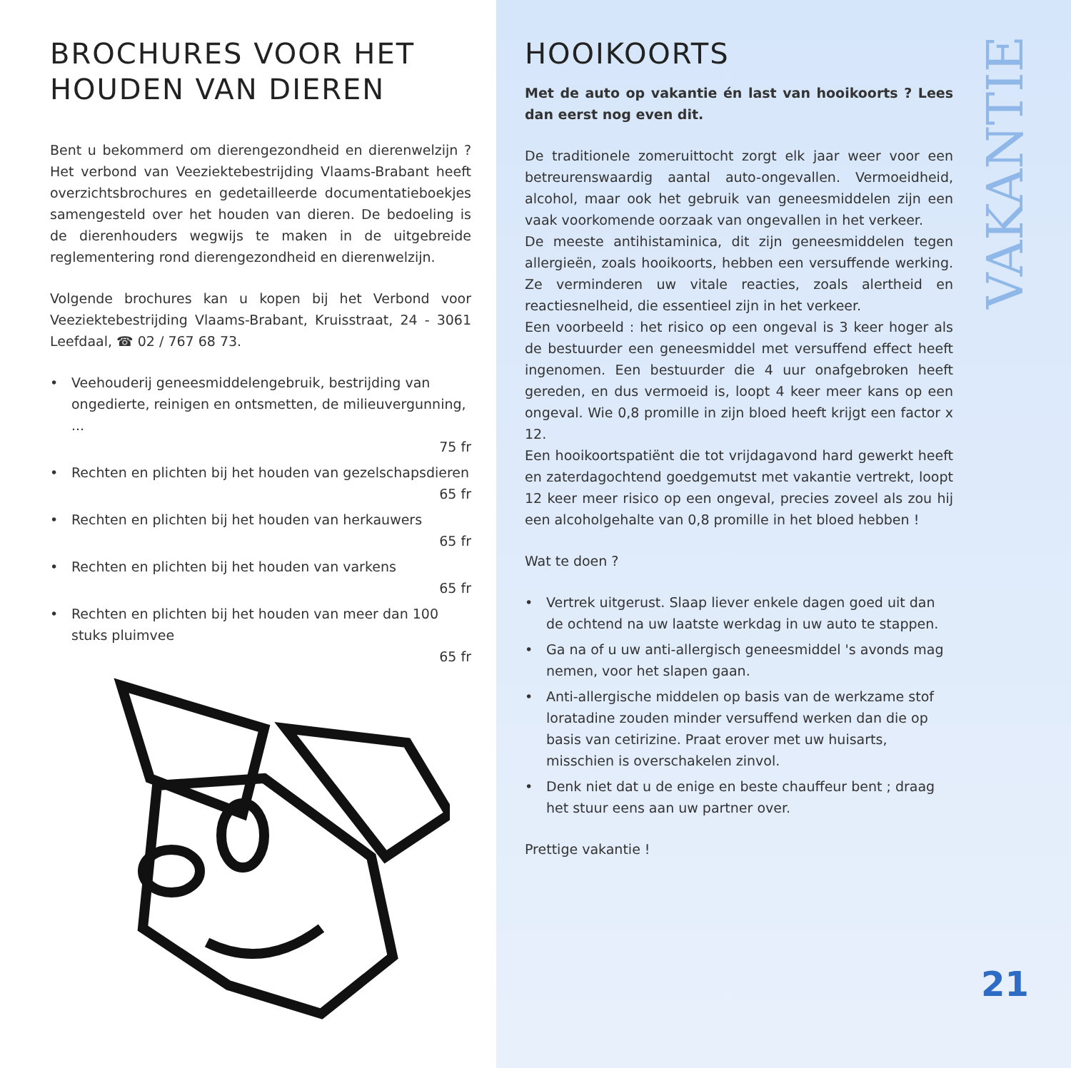BROCHURES VOOR HET HOUDEN VAN DIEREN
Bent u bekommerd om dierengezondheid en dierenwelzijn ? Het verbond van Veeziektebestrijding Vlaams-Brabant heeft overzichtsbrochures en gedetailleerde documentatieboekjes samengesteld over het houden van dieren. De bedoeling is de dierenhouders wegwijs te maken in de uitgebreide reglementering rond dierengezondheid en dierenwelzijn.
Volgende brochures kan u kopen bij het Verbond voor Veeziektebestrijding Vlaams-Brabant, Kruisstraat, 24 - 3061 Leefdaal, ☎ 02 / 767 68 73.
• Veehouderij geneesmiddelengebruik, bestrijding van ongedierte, reinigen en ontsmetten, de milieuvergunning, ...
75 fr
• Rechten en plichten bij het houden van gezelschapsdieren
65 fr
• Rechten en plichten bij het houden van herkauwers
65 fr
• Rechten en plichten bij het houden van varkens
65 fr
• Rechten en plichten bij het houden van meer dan 100 stuks pluimvee
65 fr
HOOIKOORTS
Met de auto op vakantie én last van hooikoorts ? Lees dan eerst nog even dit.
De traditionele zomeruittocht zorgt elk jaar weer voor een betreurenswaardig aantal auto-ongevallen. Vermoeidheid, alcohol, maar ook het gebruik van geneesmiddelen zijn een vaak voorkomende oorzaak van ongevallen in het verkeer.
De meeste antihistaminica, dit zijn geneesmiddelen tegen allergieën, zoals hooikoorts, hebben een versuffende werking. Ze verminderen uw vitale reacties, zoals alertheid en reactiesnelheid, die essentieel zijn in het verkeer.
Een voorbeeld : het risico op een ongeval is 3 keer hoger als de bestuurder een geneesmiddel met versuffend effect heeft ingenomen. Een bestuurder die 4 uur onafgebroken heeft gereden, en dus vermoeid is, loopt 4 keer meer kans op een ongeval. Wie 0,8 promille in zijn bloed heeft krijgt een factor x 12.
Een hooikoortspatiënt die tot vrijdagavond hard gewerkt heeft en zaterdagochtend goedgemutst met vakantie vertrekt, loopt 12 keer meer risico op een ongeval, precies zoveel als zou hij een alcoholgehalte van 0,8 promille in het bloed hebben !
Wat te doen ?
• Vertrek uitgerust. Slaap liever enkele dagen goed uit dan de ochtend na uw laatste werkdag in uw auto te stappen.
• Ga na of u uw anti-allergisch geneesmiddel 's avonds mag nemen, voor het slapen gaan.
• Anti-allergische middelen op basis van de werkzame stof loratadine zouden minder versuffend werken dan die op basis van cetirizine. Praat erover met uw huisarts, misschien is overschakelen zinvol.
• Denk niet dat u de enige en beste chauffeur bent ; draag het stuur eens aan uw partner over.
Prettige vakantie !
VAKANTIE
21